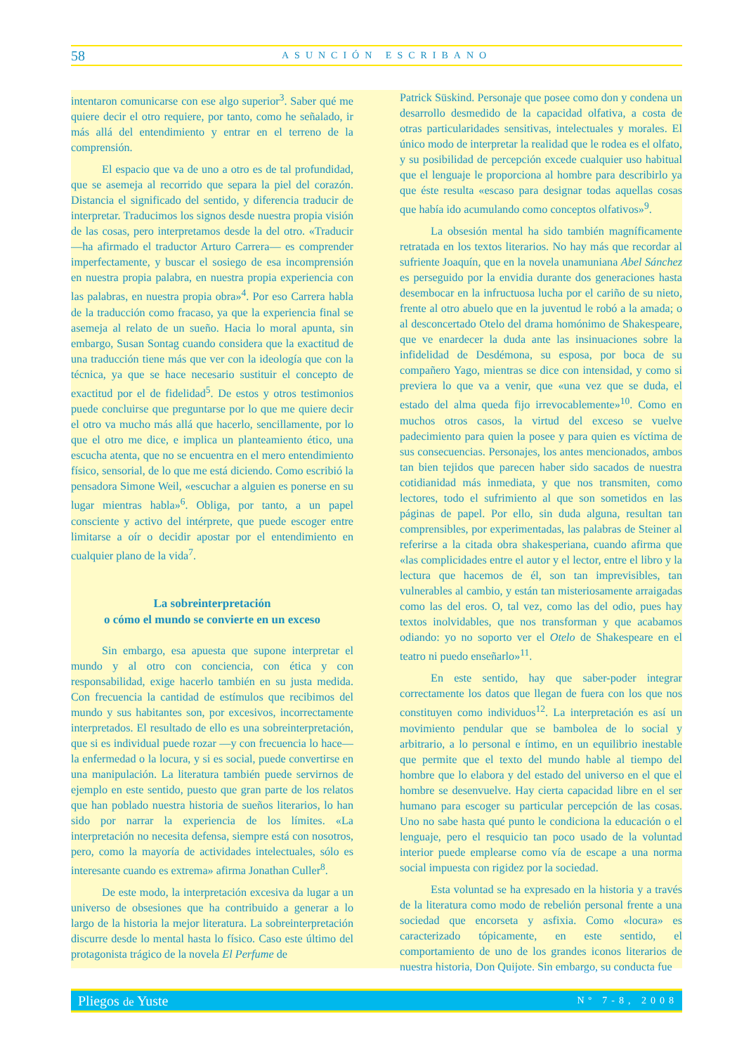58 ASUNCIÓN ESCRIBANO
intentaron comunicarse con ese algo superior<sup>3</sup>. Saber qué me quiere decir el otro requiere, por tanto, como he señalado, ir más allá del entendimiento y entrar en el terreno de la comprensión.
El espacio que va de uno a otro es de tal profundidad, que se asemeja al recorrido que separa la piel del corazón. Distancia el significado del sentido, y diferencia traducir de interpretar. Traducimos los signos desde nuestra propia visión de las cosas, pero interpretamos desde la del otro. «Traducir —ha afirmado el traductor Arturo Carrera— es comprender imperfectamente, y buscar el sosiego de esa incomprensión en nuestra propia palabra, en nuestra propia experiencia con las palabras, en nuestra propia obra»<sup>4</sup>. Por eso Carrera habla de la traducción como fracaso, ya que la experiencia final se asemeja al relato de un sueño. Hacia lo moral apunta, sin embargo, Susan Sontag cuando considera que la exactitud de una traducción tiene más que ver con la ideología que con la técnica, ya que se hace necesario sustituir el concepto de exactitud por el de fidelidad<sup>5</sup>. De estos y otros testimonios puede concluirse que preguntarse por lo que me quiere decir el otro va mucho más allá que hacerlo, sencillamente, por lo que el otro me dice, e implica un planteamiento ético, una escucha atenta, que no se encuentra en el mero entendimiento físico, sensorial, de lo que me está diciendo. Como escribió la pensadora Simone Weil, «escuchar a alguien es ponerse en su lugar mientras habla»<sup>6</sup>. Obliga, por tanto, a un papel consciente y activo del intérprete, que puede escoger entre limitarse a oír o decidir apostar por el entendimiento en cualquier plano de la vida<sup>7</sup>.
La sobreinterpretación
o cómo el mundo se convierte en un exceso
Sin embargo, esa apuesta que supone interpretar el mundo y al otro con conciencia, con ética y con responsabilidad, exige hacerlo también en su justa medida. Con frecuencia la cantidad de estímulos que recibimos del mundo y sus habitantes son, por excesivos, incorrectamente interpretados. El resultado de ello es una sobreinterpretación, que si es individual puede rozar —y con frecuencia lo hace— la enfermedad o la locura, y si es social, puede convertirse en una manipulación. La literatura también puede servirnos de ejemplo en este sentido, puesto que gran parte de los relatos que han poblado nuestra historia de sueños literarios, lo han sido por narrar la experiencia de los límites. «La interpretación no necesita defensa, siempre está con nosotros, pero, como la mayoría de actividades intelectuales, sólo es interesante cuando es extrema» afirma Jonathan Culler<sup>8</sup>.
De este modo, la interpretación excesiva da lugar a un universo de obsesiones que ha contribuido a generar a lo largo de la historia la mejor literatura. La sobreinterpretación discurre desde lo mental hasta lo físico. Caso este último del protagonista trágico de la novela El Perfume de
Patrick Süskind. Personaje que posee como don y condena un desarrollo desmedido de la capacidad olfativa, a costa de otras particularidades sensitivas, intelectuales y morales. El único modo de interpretar la realidad que le rodea es el olfato, y su posibilidad de percepción excede cualquier uso habitual que el lenguaje le proporciona al hombre para describirlo ya que éste resulta «escaso para designar todas aquellas cosas que había ido acumulando como conceptos olfativos»<sup>9</sup>.
La obsesión mental ha sido también magníficamente retratada en los textos literarios. No hay más que recordar al sufriente Joaquín, que en la novela unamuniana Abel Sánchez es perseguido por la envidia durante dos generaciones hasta desembocar en la infructuosa lucha por el cariño de su nieto, frente al otro abuelo que en la juventud le robó a la amada; o al desconcertado Otelo del drama homónimo de Shakespeare, que ve enardecer la duda ante las insinuaciones sobre la infidelidad de Desdémona, su esposa, por boca de su compañero Yago, mientras se dice con intensidad, y como si previera lo que va a venir, que «una vez que se duda, el estado del alma queda fijo irrevocablemente»<sup>10</sup>. Como en muchos otros casos, la virtud del exceso se vuelve padecimiento para quien la posee y para quien es víctima de sus consecuencias. Personajes, los antes mencionados, ambos tan bien tejidos que parecen haber sido sacados de nuestra cotidianidad más inmediata, y que nos transmiten, como lectores, todo el sufrimiento al que son sometidos en las páginas de papel. Por ello, sin duda alguna, resultan tan comprensibles, por experimentadas, las palabras de Steiner al referirse a la citada obra shakesperiana, cuando afirma que «las complicidades entre el autor y el lector, entre el libro y la lectura que hacemos de él, son tan imprevisibles, tan vulnerables al cambio, y están tan misteriosamente arraigadas como las del eros. O, tal vez, como las del odio, pues hay textos inolvidables, que nos transforman y que acabamos odiando: yo no soporto ver el Otelo de Shakespeare en el teatro ni puedo enseñarlo»<sup>11</sup>.
En este sentido, hay que saber-poder integrar correctamente los datos que llegan de fuera con los que nos constituyen como individuos<sup>12</sup>. La interpretación es así un movimiento pendular que se bambolea de lo social y arbitrario, a lo personal e íntimo, en un equilibrio inestable que permite que el texto del mundo hable al tiempo del hombre que lo elabora y del estado del universo en el que el hombre se desenvuelve. Hay cierta capacidad libre en el ser humano para escoger su particular percepción de las cosas. Uno no sabe hasta qué punto le condiciona la educación o el lenguaje, pero el resquicio tan poco usado de la voluntad interior puede emplearse como vía de escape a una norma social impuesta con rigidez por la sociedad.
Esta voluntad se ha expresado en la historia y a través de la literatura como modo de rebelión personal frente a una sociedad que encorseta y asfixia. Como «locura» es caracterizado tópicamente, en este sentido, el comportamiento de uno de los grandes iconos literarios de nuestra historia, Don Quijote. Sin embargo, su conducta fue
Pliegos de Yuste Nº 7-8, 2008